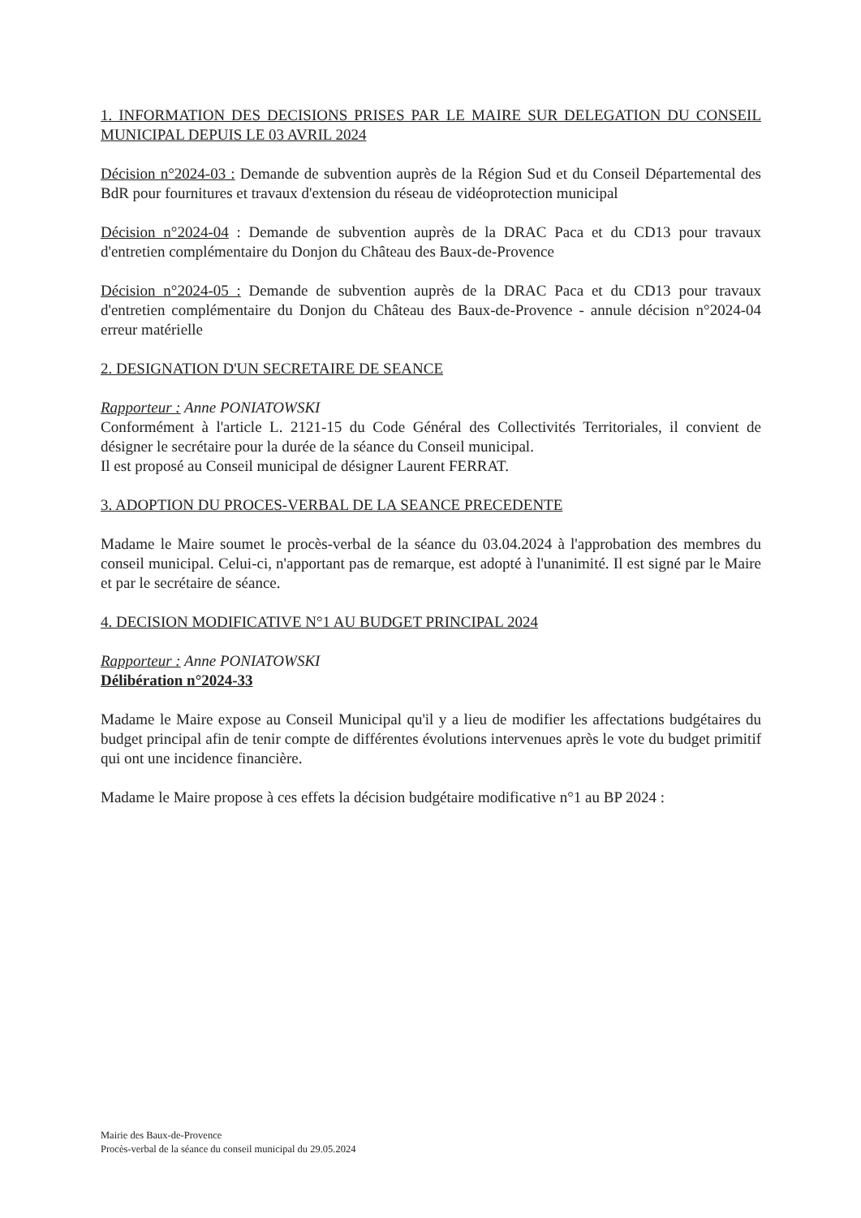1. INFORMATION DES DECISIONS PRISES PAR LE MAIRE SUR DELEGATION DU CONSEIL MUNICIPAL DEPUIS LE 03 AVRIL 2024
Décision n°2024-03 : Demande de subvention auprès de la Région Sud et du Conseil Départemental des BdR pour fournitures et travaux d'extension du réseau de vidéoprotection municipal
Décision n°2024-04 : Demande de subvention auprès de la DRAC Paca et du CD13 pour travaux d'entretien complémentaire du Donjon du Château des Baux-de-Provence
Décision n°2024-05 : Demande de subvention auprès de la DRAC Paca et du CD13 pour travaux d'entretien complémentaire du Donjon du Château des Baux-de-Provence - annule décision n°2024-04 erreur matérielle
2. DESIGNATION D'UN SECRETAIRE DE SEANCE
Rapporteur : Anne PONIATOWSKI
Conformément à l'article L. 2121-15 du Code Général des Collectivités Territoriales, il convient de désigner le secrétaire pour la durée de la séance du Conseil municipal.
Il est proposé au Conseil municipal de désigner Laurent FERRAT.
3. ADOPTION DU PROCES-VERBAL DE LA SEANCE PRECEDENTE
Madame le Maire soumet le procès-verbal de la séance du 03.04.2024 à l'approbation des membres du conseil municipal. Celui-ci, n'apportant pas de remarque, est adopté à l'unanimité. Il est signé par le Maire et par le secrétaire de séance.
4. DECISION MODIFICATIVE N°1 AU BUDGET PRINCIPAL 2024
Rapporteur : Anne PONIATOWSKI
Délibération n°2024-33
Madame le Maire expose au Conseil Municipal qu'il y a lieu de modifier les affectations budgétaires du budget principal afin de tenir compte de différentes évolutions intervenues après le vote du budget primitif qui ont une incidence financière.
Madame le Maire propose à ces effets la décision budgétaire modificative n°1 au BP 2024 :
Mairie des Baux-de-Provence
Procès-verbal de la séance du conseil municipal du 29.05.2024